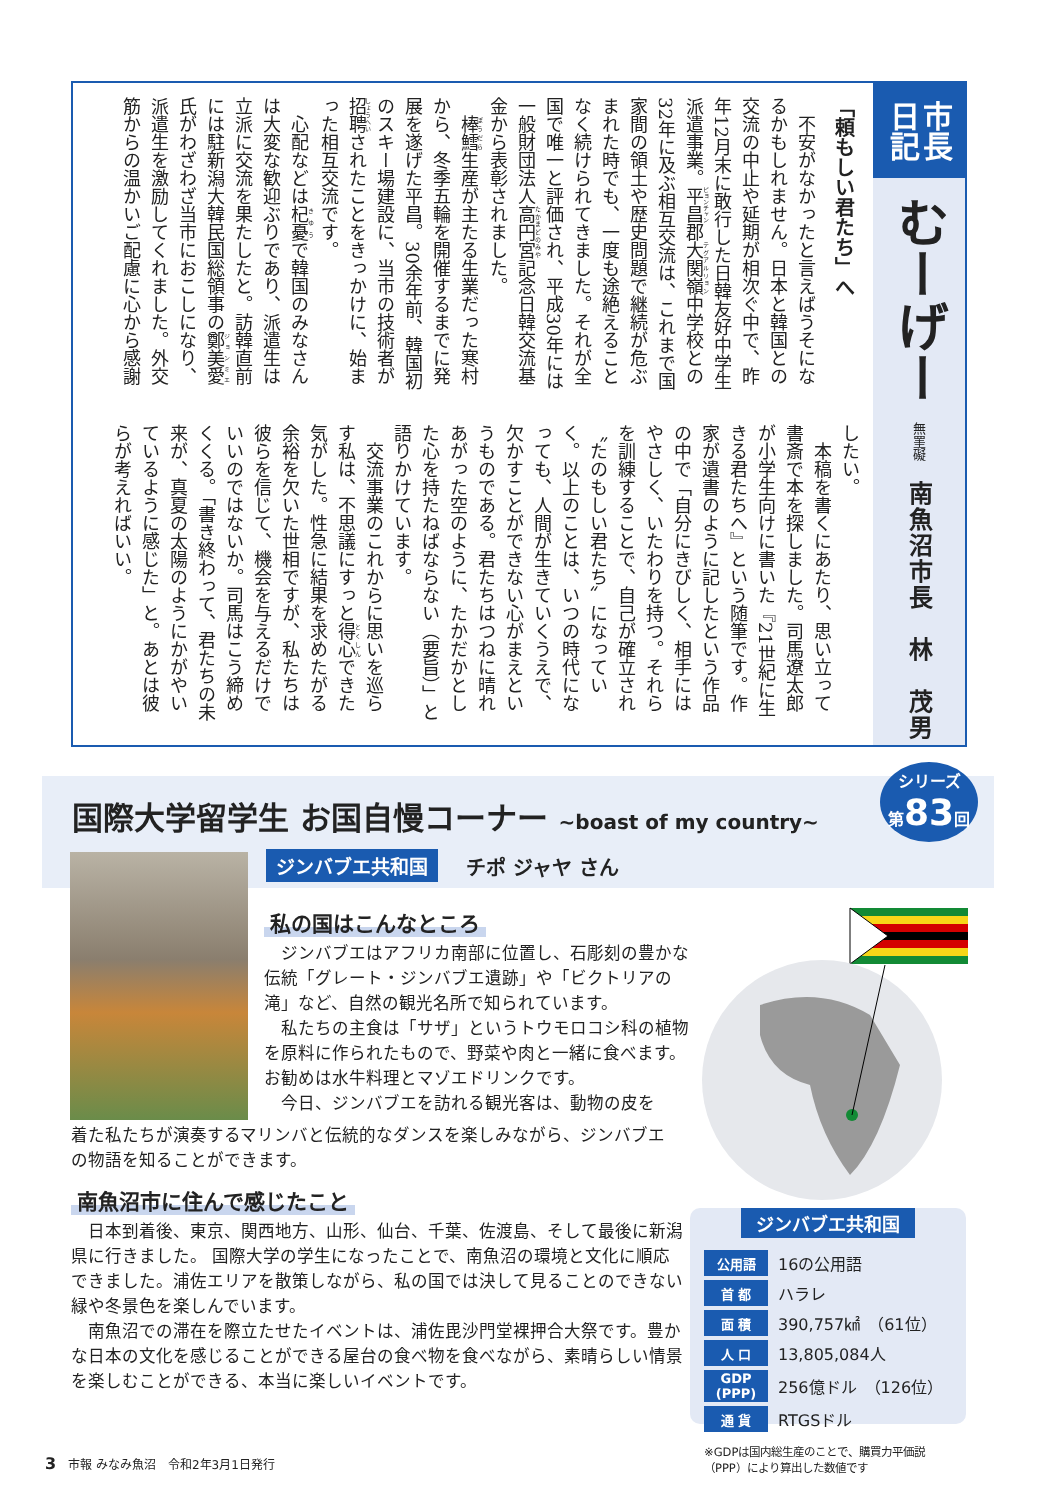市長
日記
むーげー 無罣礙
南魚沼市長　林　茂男
「頼もしい君たち」へ
不安がなかったと言えばうそになるかもしれません。日本と韓国との交流の中止や延期が相次ぐ中で、昨年12月末に敢行した日韓友好中学生派遣事業。平昌郡大関嶺中学校との32年に及ぶ相互交流は、これまで国家間の領土や歴史問題で継続が危ぶまれた時でも、一度も途絶えることなく続けられてきました。それが全国で唯一と評価され、平成30年には一般財団法人高円宮記念日韓交流基金から表彰されました。
棒鱈生産が主たる生業だった寒村から、冬季五輪を開催するまでに発展を遂げた平昌。30余年前、韓国初のスキー場建設に、当市の技術者が招聘されたことをきっかけに、始まった相互交流です。
心配などは杞憂で韓国のみなさんは大変な歓迎ぶりであり、派遣生は立派に交流を果たしたと。訪韓直前には駐新潟大韓民国総領事の鄭美愛氏がわざわざ当市におこしになり、派遣生を激励してくれました。外交筋からの温かいご配慮に心から感謝
したい。
本稿を書くにあたり、思い立って書斎で本を探しました。司馬遼太郎が小学生向けに書いた『21世紀に生きる君たちへ』という随筆です。作家が遺書のように記したという作品の中で「自分にきびしく、相手にはやさしく、いたわりを持つ。それらを訓練することで、自己が確立され〝たのもしい君たち〟になっていく。以上のことは、いつの時代になっても、人間が生きていくうえで、欠かすことができない心がまえというものである。君たちはつねに晴れあがった空のように、たかだかとした心を持たねばならない（要旨）」と語りかけています。
交流事業のこれからに思いを巡らす私は、不思議にすっと得心できた気がした。性急に結果を求めたがる余裕を欠いた世相ですが、私たちは彼らを信じて、機会を与えるだけでいいのではないか。司馬はこう締めくくる。「書き終わって、君たちの未来が、真夏の太陽のようにかがやいているように感じた」と。あとは彼らが考えればいい。
国際大学留学生 お国自慢コーナー ~boast of my country~
シリーズ
第83回
ジンバブエ共和国 チポ ジャヤ さん
私の国はこんなところ
ジンバブエはアフリカ南部に位置し、石彫刻の豊かな伝統「グレート・ジンバブエ遺跡」や「ビクトリアの滝」など、自然の観光名所で知られています。
私たちの主食は「サザ」というトウモロコシ科の植物を原料に作られたもので、野菜や肉と一緒に食べます。お勧めは水牛料理とマゾエドリンクです。
今日、ジンバブエを訪れる観光客は、動物の皮を
着た私たちが演奏するマリンバと伝統的なダンスを楽しみながら、ジンバブエの物語を知ることができます。
南魚沼市に住んで感じたこと
日本到着後、東京、関西地方、山形、仙台、千葉、佐渡島、そして最後に新潟県に行きました。 国際大学の学生になったことで、南魚沼の環境と文化に順応できました。浦佐エリアを散策しながら、私の国では決して見ることのできない緑や冬景色を楽しんでいます。
南魚沼での滞在を際立たせたイベントは、浦佐毘沙門堂裸押合大祭です。豊かな日本の文化を感じることができる屋台の食べ物を食べながら、素晴らしい情景を楽しむことができる、本当に楽しいイベントです。
ジンバブエ共和国
| 公用語 | 16の公用語 |
| 首 都 | ハラレ |
| 面 積 | 390,757㎢ （61位） |
| 人 口 | 13,805,084人 |
| GDP (PPP) | 256億ドル （126位） |
| 通 貨 | RTGSドル |
※GDPは国内総生産のことで、購買力平価説（PPP）により算出した数値です
3 市報 みなみ魚沼　令和2年3月1日発行